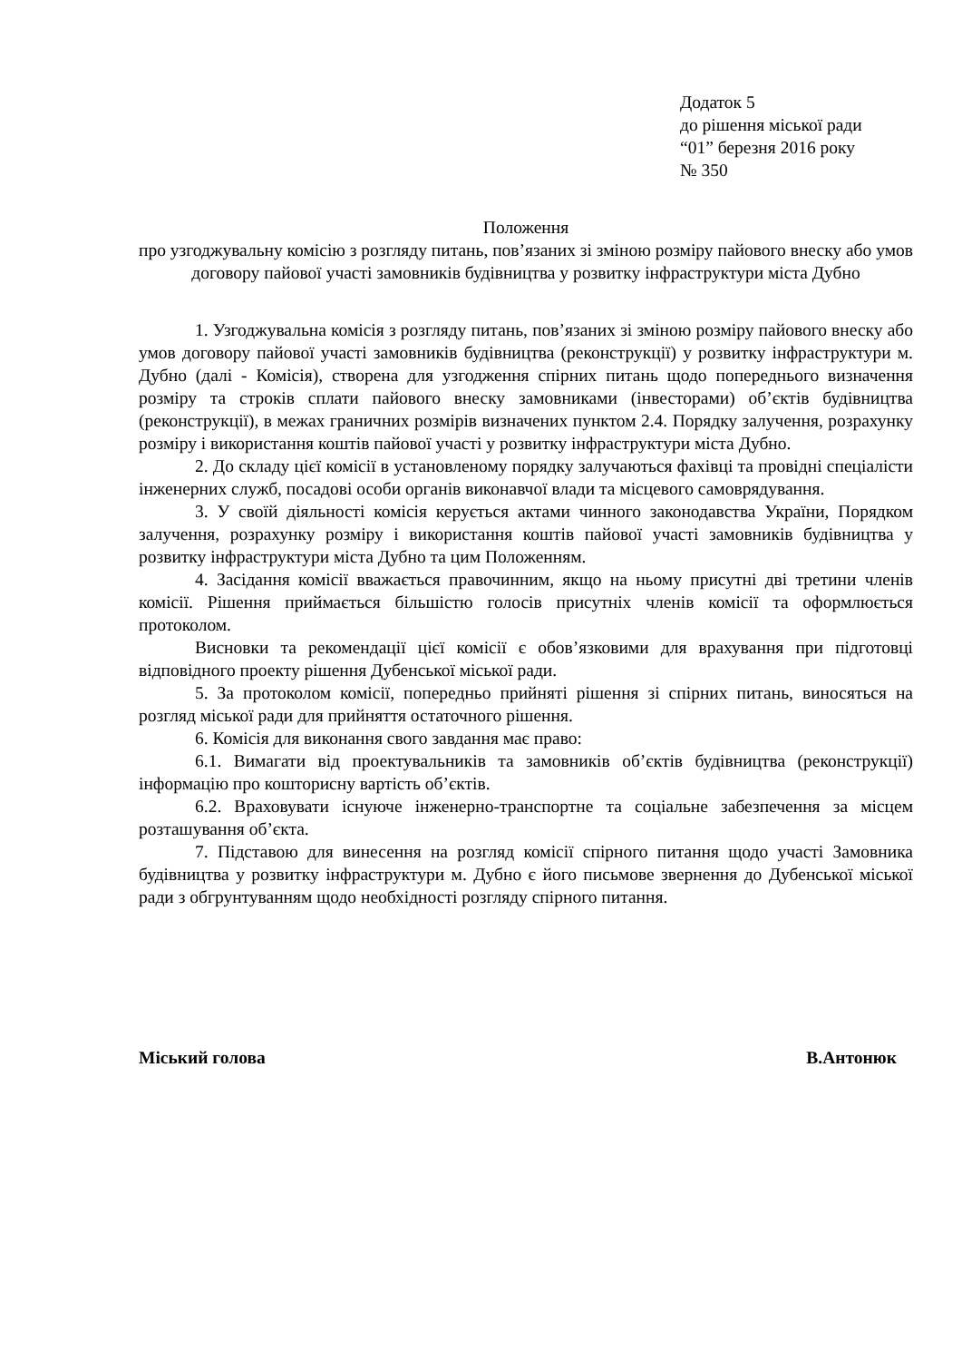Додаток 5
до рішення міської ради
“01” березня 2016 року
№ 350
Положення
про узгоджувальну комісію з розгляду питань, пов’язаних зі зміною розміру пайового внеску або умов договору пайової участі замовників будівництва у розвитку інфраструктури міста Дубно
1. Узгоджувальна комісія з розгляду питань, пов’язаних зі зміною розміру пайового внеску або умов договору пайової участі замовників будівництва (реконструкції) у розвитку інфраструктури м. Дубно (далі - Комісія), створена для узгодження спірних питань щодо попереднього визначення розміру та строків сплати пайового внеску замовниками (інвесторами) об’єктів будівництва (реконструкції), в межах граничних розмірів визначених пунктом 2.4. Порядку залучення, розрахунку розміру і використання коштів пайової участі у розвитку інфраструктури міста Дубно.
2. До складу цієї комісії в установленому порядку залучаються фахівці та провідні спеціалісти інженерних служб, посадові особи органів виконавчої влади та місцевого самоврядування.
3. У своїй діяльності комісія керується актами чинного законодавства України, Порядком залучення, розрахунку розміру і використання коштів пайової участі замовників будівництва у розвитку інфраструктури міста Дубно та цим Положенням.
4. Засідання комісії вважається правочинним, якщо на ньому присутні дві третини членів комісії. Рішення приймається більшістю голосів присутніх членів комісії та оформлюється протоколом.
Висновки та рекомендації цієї комісії є обов’язковими для врахування при підготовці відповідного проекту рішення Дубенської міської ради.
5. За протоколом комісії, попередньо прийняті рішення зі спірних питань, виносяться на розгляд міської ради для прийняття остаточного рішення.
6. Комісія для виконання свого завдання має право:
6.1. Вимагати від проектувальників та замовників об’єктів будівництва (реконструкції) інформацію про кошторисну вартість об’єктів.
6.2. Враховувати існуюче інженерно-транспортне та соціальне забезпечення за місцем розташування об’єкта.
7. Підставою для винесення на розгляд комісії спірного питання щодо участі Замовника будівництва у розвитку інфраструктури м. Дубно є його письмове звернення до Дубенської міської ради з обгрунтуванням щодо необхідності розгляду спірного питання.
Міський голова В.Антонюк